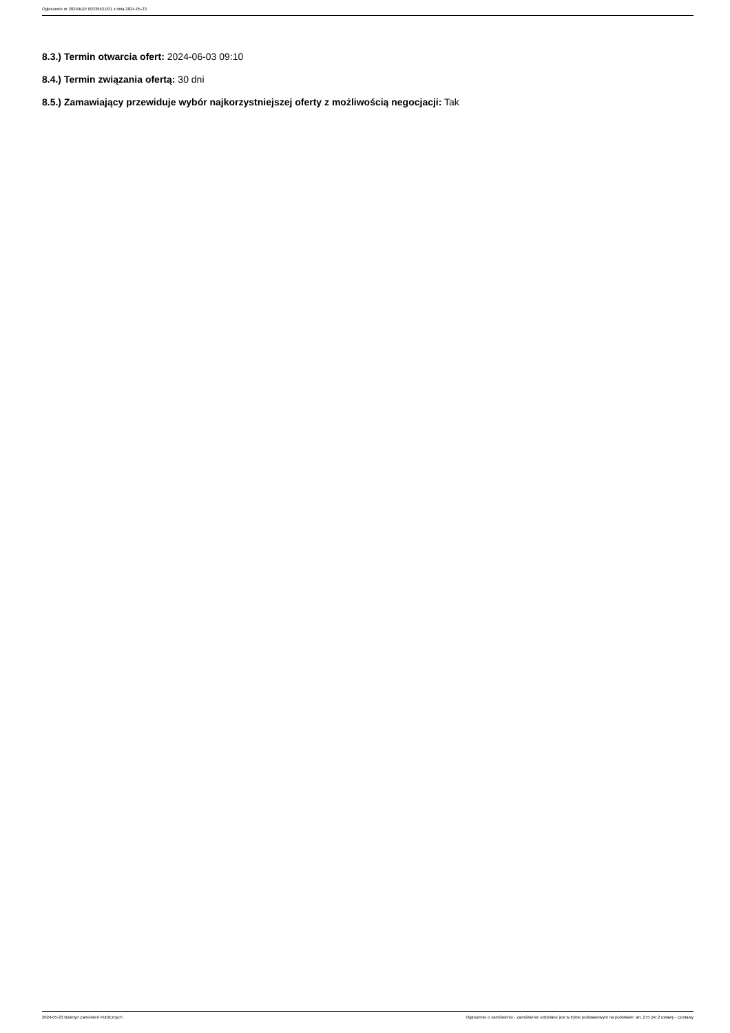Ogłoszenie nr 2024/BZP 00336521/01 z dnia 2024-05-23
8.3.) Termin otwarcia ofert: 2024-06-03 09:10
8.4.) Termin związania ofertą: 30 dni
8.5.) Zamawiający przewiduje wybór najkorzystniejszej oferty z możliwością negocjacji: Tak
2024-05-23 Biuletyn Zamówień Publicznych Ogłoszenie o zamówieniu - Zamówienie udzielane jest w trybie podstawowym na podstawie: art. 275 pkt 2 ustawy - Dostawy